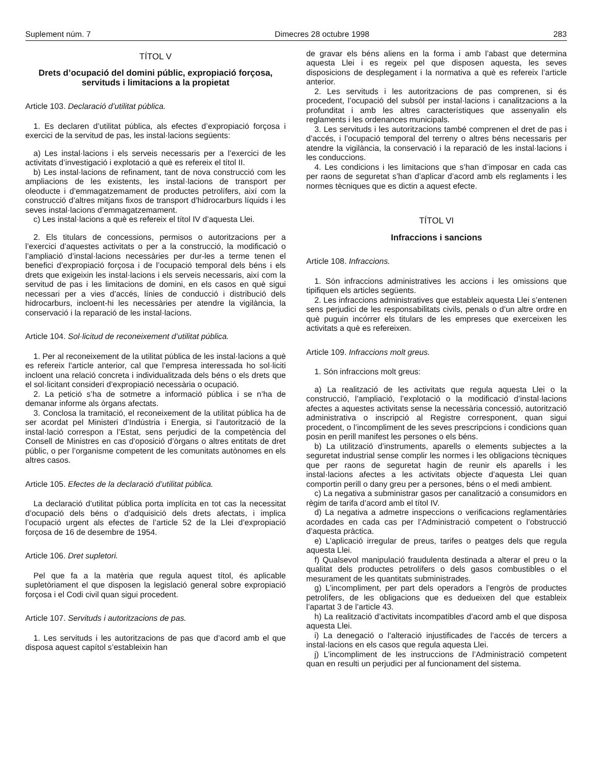Suplement núm. 7 Dimecres 28 octubre 1998 283
TÍTOL V
Drets d’ocupació del domini públic, expropiació forçosa, servituds i limitacions a la propietat
Article 103. Declaració d’utilitat pública.
1. Es declaren d’utilitat pública, als efectes d’expropiació forçosa i exercici de la servitud de pas, les instal·lacions següents:
a) Les instal·lacions i els serveis necessaris per a l’exercici de les activitats d’investigació i explotació a què es refereix el títol II.
b) Les instal·lacions de refinament, tant de nova construcció com les ampliacions de les existents, les instal·lacions de transport per oleoducte i d’emmagatzemament de productes petrolífers, així com la construcció d’altres mitjans fixos de transport d’hidrocarburs líquids i les seves instal·lacions d’emmagatzemament.
c) Les instal·lacions a què es refereix el títol IV d’aquesta Llei.
2. Els titulars de concessions, permisos o autoritzacions per a l’exercici d’aquestes activitats o per a la construcció, la modificació o l’ampliació d’instal·lacions necessàries per dur-les a terme tenen el benefici d’expropiació forçosa i de l’ocupació temporal dels béns i els drets que exigeixin les instal·lacions i els serveis necessaris, així com la servitud de pas i les limitacions de domini, en els casos en què sigui necessari per a vies d’accés, línies de conducció i distribució dels hidrocarburs, incloent-hi les necessàries per atendre la vigilància, la conservació i la reparació de les instal·lacions.
Article 104. Sol·licitud de reconeixement d’utilitat pública.
1. Per al reconeixement de la utilitat pública de les instal·lacions a què es refereix l’article anterior, cal que l’empresa interessada ho sol·liciti incloent una relació concreta i individualitzada dels béns o els drets que el sol·licitant consideri d’expropiació necessària o ocupació.
2. La petició s’ha de sotmetre a informació pública i se n’ha de demanar informe als òrgans afectats.
3. Conclosa la tramitació, el reconeixement de la utilitat pública ha de ser acordat pel Ministeri d’Indústria i Energia, si l’autorització de la instal·lació correspon a l’Estat, sens perjudici de la competència del Consell de Ministres en cas d’oposició d’òrgans o altres entitats de dret públic, o per l’organisme competent de les comunitats autònomes en els altres casos.
Article 105. Efectes de la declaració d’utilitat pública.
La declaració d’utilitat pública porta implícita en tot cas la necessitat d’ocupació dels béns o d’adquisició dels drets afectats, i implica l’ocupació urgent als efectes de l’article 52 de la Llei d’expropiació forçosa de 16 de desembre de 1954.
Article 106. Dret supletori.
Pel que fa a la matèria que regula aquest títol, és aplicable supletòriament el que disposen la legislació general sobre expropiació forçosa i el Codi civil quan sigui procedent.
Article 107. Servituds i autoritzacions de pas.
1. Les servituds i les autoritzacions de pas que d’acord amb el que disposa aquest capítol s’estableixin han
de gravar els béns aliens en la forma i amb l’abast que determina aquesta Llei i es regeix pel que disposen aquesta, les seves disposicions de desplegament i la normativa a què es refereix l’article anterior.
2. Les servituds i les autoritzacions de pas comprenen, si és procedent, l’ocupació del subsòl per instal·lacions i canalitzacions a la profunditat i amb les altres característiques que assenyalin els reglaments i les ordenances municipals.
3. Les servituds i les autoritzacions també comprenen el dret de pas i d’accés, i l’ocupació temporal del terreny o altres béns necessaris per atendre la vigilància, la conservació i la reparació de les instal·lacions i les conduccions.
4. Les condicions i les limitacions que s’han d’imposar en cada cas per raons de seguretat s’han d’aplicar d’acord amb els reglaments i les normes tècniques que es dictin a aquest efecte.
TÍTOL VI
Infraccions i sancions
Article 108. Infraccions.
1. Són infraccions administratives les accions i les omissions que tipifiquen els articles següents.
2. Les infraccions administratives que estableix aquesta Llei s’entenen sens perjudici de les responsabilitats civils, penals o d’un altre ordre en què puguin incórrer els titulars de les empreses que exerceixen les activitats a què es refereixen.
Article 109. Infraccions molt greus.
1. Són infraccions molt greus:
a) La realització de les activitats que regula aquesta Llei o la construcció, l’ampliació, l’explotació o la modificació d’instal·lacions afectes a aquestes activitats sense la necessària concessió, autorització administrativa o inscripció al Registre corresponent, quan sigui procedent, o l’incompliment de les seves prescripcions i condicions quan posin en perill manifest les persones o els béns.
b) La utilització d’instruments, aparells o elements subjectes a la seguretat industrial sense complir les normes i les obligacions tècniques que per raons de seguretat hagin de reunir els aparells i les instal·lacions afectes a les activitats objecte d’aquesta Llei quan comportin perill o dany greu per a persones, béns o el medi ambient.
c) La negativa a subministrar gasos per canalització a consumidors en règim de tarifa d’acord amb el títol IV.
d) La negativa a admetre inspeccions o verificacions reglamentàries acordades en cada cas per l’Administració competent o l’obstrucció d’aquesta pràctica.
e) L’aplicació irregular de preus, tarifes o peatges dels que regula aquesta Llei.
f) Qualsevol manipulació fraudulenta destinada a alterar el preu o la qualitat dels productes petrolífers o dels gasos combustibles o el mesurament de les quantitats subministrades.
g) L’incompliment, per part dels operadors a l’engròs de productes petrolífers, de les obligacions que es dedueixen del que estableix l’apartat 3 de l’article 43.
h) La realització d’activitats incompatibles d’acord amb el que disposa aquesta Llei.
i) La denegació o l’alteració injustificades de l’accés de tercers a instal·lacions en els casos que regula aquesta Llei.
j) L’incompliment de les instruccions de l’Administració competent quan en resulti un perjudici per al funcionament del sistema.